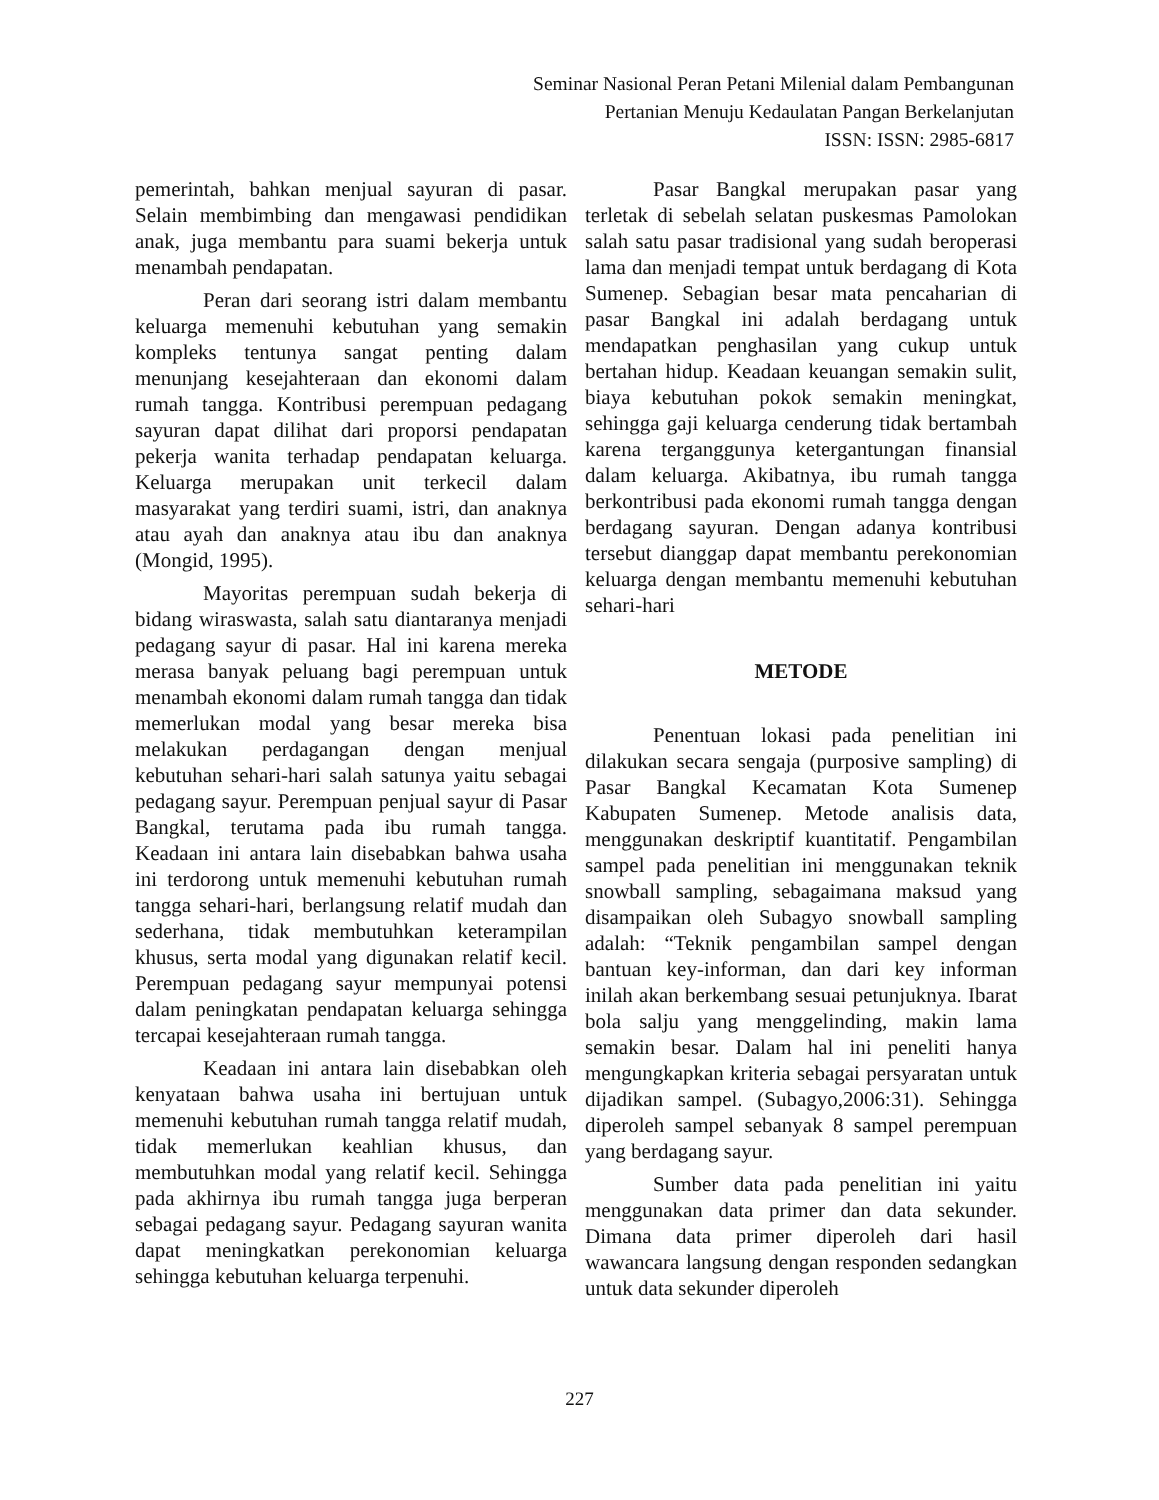Seminar Nasional Peran Petani Milenial dalam Pembangunan
Pertanian Menuju Kedaulatan Pangan Berkelanjutan
ISSN: ISSN: 2985-6817
pemerintah, bahkan menjual sayuran di pasar. Selain membimbing dan mengawasi pendidikan anak, juga membantu para suami bekerja untuk menambah pendapatan.
Peran dari seorang istri dalam membantu keluarga memenuhi kebutuhan yang semakin kompleks tentunya sangat penting dalam menunjang kesejahteraan dan ekonomi dalam rumah tangga. Kontribusi perempuan pedagang sayuran dapat dilihat dari proporsi pendapatan pekerja wanita terhadap pendapatan keluarga. Keluarga merupakan unit terkecil dalam masyarakat yang terdiri suami, istri, dan anaknya atau ayah dan anaknya atau ibu dan anaknya (Mongid, 1995).
Mayoritas perempuan sudah bekerja di bidang wiraswasta, salah satu diantaranya menjadi pedagang sayur di pasar. Hal ini karena mereka merasa banyak peluang bagi perempuan untuk menambah ekonomi dalam rumah tangga dan tidak memerlukan modal yang besar mereka bisa melakukan perdagangan dengan menjual kebutuhan sehari-hari salah satunya yaitu sebagai pedagang sayur. Perempuan penjual sayur di Pasar Bangkal, terutama pada ibu rumah tangga. Keadaan ini antara lain disebabkan bahwa usaha ini terdorong untuk memenuhi kebutuhan rumah tangga sehari-hari, berlangsung relatif mudah dan sederhana, tidak membutuhkan keterampilan khusus, serta modal yang digunakan relatif kecil. Perempuan pedagang sayur mempunyai potensi dalam peningkatan pendapatan keluarga sehingga tercapai kesejahteraan rumah tangga.
Keadaan ini antara lain disebabkan oleh kenyataan bahwa usaha ini bertujuan untuk memenuhi kebutuhan rumah tangga relatif mudah, tidak memerlukan keahlian khusus, dan membutuhkan modal yang relatif kecil. Sehingga pada akhirnya ibu rumah tangga juga berperan sebagai pedagang sayur. Pedagang sayuran wanita dapat meningkatkan perekonomian keluarga sehingga kebutuhan keluarga terpenuhi.
Pasar Bangkal merupakan pasar yang terletak di sebelah selatan puskesmas Pamolokan salah satu pasar tradisional yang sudah beroperasi lama dan menjadi tempat untuk berdagang di Kota Sumenep. Sebagian besar mata pencaharian di pasar Bangkal ini adalah berdagang untuk mendapatkan penghasilan yang cukup untuk bertahan hidup. Keadaan keuangan semakin sulit, biaya kebutuhan pokok semakin meningkat, sehingga gaji keluarga cenderung tidak bertambah karena terganggunya ketergantungan finansial dalam keluarga. Akibatnya, ibu rumah tangga berkontribusi pada ekonomi rumah tangga dengan berdagang sayuran. Dengan adanya kontribusi tersebut dianggap dapat membantu perekonomian keluarga dengan membantu memenuhi kebutuhan sehari-hari
METODE
Penentuan lokasi pada penelitian ini dilakukan secara sengaja (purposive sampling) di Pasar Bangkal Kecamatan Kota Sumenep Kabupaten Sumenep. Metode analisis data, menggunakan deskriptif kuantitatif. Pengambilan sampel pada penelitian ini menggunakan teknik snowball sampling, sebagaimana maksud yang disampaikan oleh Subagyo snowball sampling adalah: “Teknik pengambilan sampel dengan bantuan key-informan, dan dari key informan inilah akan berkembang sesuai petunjuknya. Ibarat bola salju yang menggelinding, makin lama semakin besar. Dalam hal ini peneliti hanya mengungkapkan kriteria sebagai persyaratan untuk dijadikan sampel. (Subagyo,2006:31). Sehingga diperoleh sampel sebanyak 8 sampel perempuan yang berdagang sayur.
Sumber data pada penelitian ini yaitu menggunakan data primer dan data sekunder. Dimana data primer diperoleh dari hasil wawancara langsung dengan responden sedangkan untuk data sekunder diperoleh
227